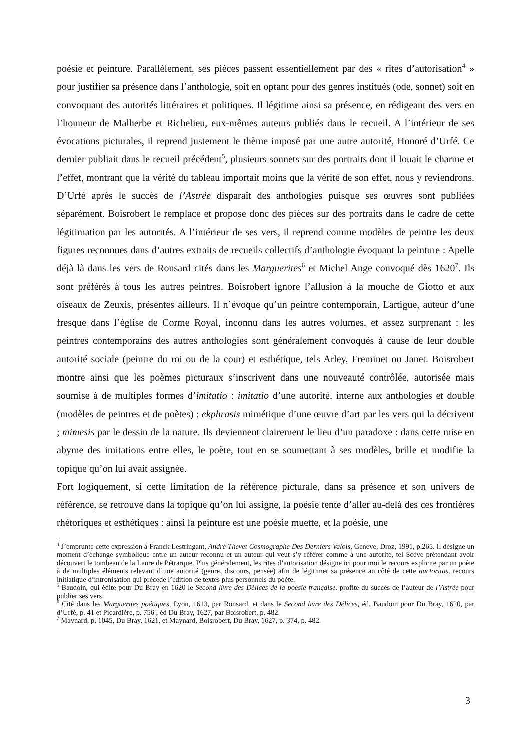poésie et peinture. Parallèlement, ses pièces passent essentiellement par des « rites d’autorisation<sup>4</sup> » pour justifier sa présence dans l’anthologie, soit en optant pour des genres institués (ode, sonnet) soit en convoquant des autorités littéraires et politiques. Il légitime ainsi sa présence, en rédigeant des vers en l’honneur de Malherbe et Richelieu, eux-mêmes auteurs publiés dans le recueil. A l’intérieur de ses évocations picturales, il reprend justement le thème imposé par une autre autorité, Honoré d’Urfé. Ce dernier publiait dans le recueil précédent<sup>5</sup>, plusieurs sonnets sur des portraits dont il louait le charme et l’effet, montrant que la vérité du tableau importait moins que la vérité de son effet, nous y reviendrons. D’Urfé après le succès de l’Astrée disparaît des anthologies puisque ses œuvres sont publiées séparément. Boisrobert le remplace et propose donc des pièces sur des portraits dans le cadre de cette légitimation par les autorités. A l’intérieur de ses vers, il reprend comme modèles de peintre les deux figures reconnues dans d’autres extraits de recueils collectifs d’anthologie évoquant la peinture : Apelle déjà là dans les vers de Ronsard cités dans les Marguerites<sup>6</sup> et Michel Ange convoqué dès 1620<sup>7</sup>. Ils sont préférés à tous les autres peintres. Boisrobert ignore l’allusion à la mouche de Giotto et aux oiseaux de Zeuxis, présentes ailleurs. Il n’évoque qu’un peintre contemporain, Lartigue, auteur d’une fresque dans l’église de Corme Royal, inconnu dans les autres volumes, et assez surprenant : les peintres contemporains des autres anthologies sont généralement convoqués à cause de leur double autorité sociale (peintre du roi ou de la cour) et esthétique, tels Arley, Freminet ou Janet. Boisrobert montre ainsi que les poèmes picturaux s’inscrivent dans une nouveauté contrôlée, autorisée mais soumise à de multiples formes d’imitatio : imitatio d’une autorité, interne aux anthologies et double (modèles de peintres et de poètes) ; ekphrasis mimétique d’une œuvre d’art par les vers qui la décrivent ; mimesis par le dessin de la nature. Ils deviennent clairement le lieu d’un paradoxe : dans cette mise en abyme des imitations entre elles, le poète, tout en se soumettant à ses modèles, brille et modifie la topique qu’on lui avait assignée.
Fort logiquement, si cette limitation de la référence picturale, dans sa présence et son univers de référence, se retrouve dans la topique qu’on lui assigne, la poésie tente d’aller au-delà des ces frontières rhétoriques et esthétiques : ainsi la peinture est une poésie muette, et la poésie, une
<sup>4</sup> J’emprunte cette expression à Franck Lestringant, André Thevet Cosmographe Des Derniers Valois, Genève, Droz, 1991, p.265. Il désigne un moment d’échange symbolique entre un auteur reconnu et un auteur qui veut s’y référer comme à une autorité, tel Scève prétendant avoir découvert le tombeau de la Laure de Pétrarque. Plus généralement, les rites d’autorisation désigne ici pour moi le recours explicite par un poète à de multiples éléments relevant d’une autorité (genre, discours, pensée) afin de légitimer sa présence au côté de cette auctoritas, recours initiatique d’intronisation qui précède l’édition de textes plus personnels du poète.
<sup>5</sup> Baudoin, qui édite pour Du Bray en 1620 le Second livre des Délices de la poésie française, profite du succès de l’auteur de l’Astrée pour publier ses vers.
<sup>6</sup> Cité dans les Marguerites poétiques, Lyon, 1613, par Ronsard, et dans le Second livre des Délices, éd. Baudoin pour Du Bray, 1620, par d’Urfé, p. 41 et Picardière, p. 756 ; éd Du Bray, 1627, par Boisrobert, p. 482.
<sup>7</sup> Maynard, p. 1045, Du Bray, 1621, et Maynard, Boisrobert, Du Bray, 1627, p. 374, p. 482.
3